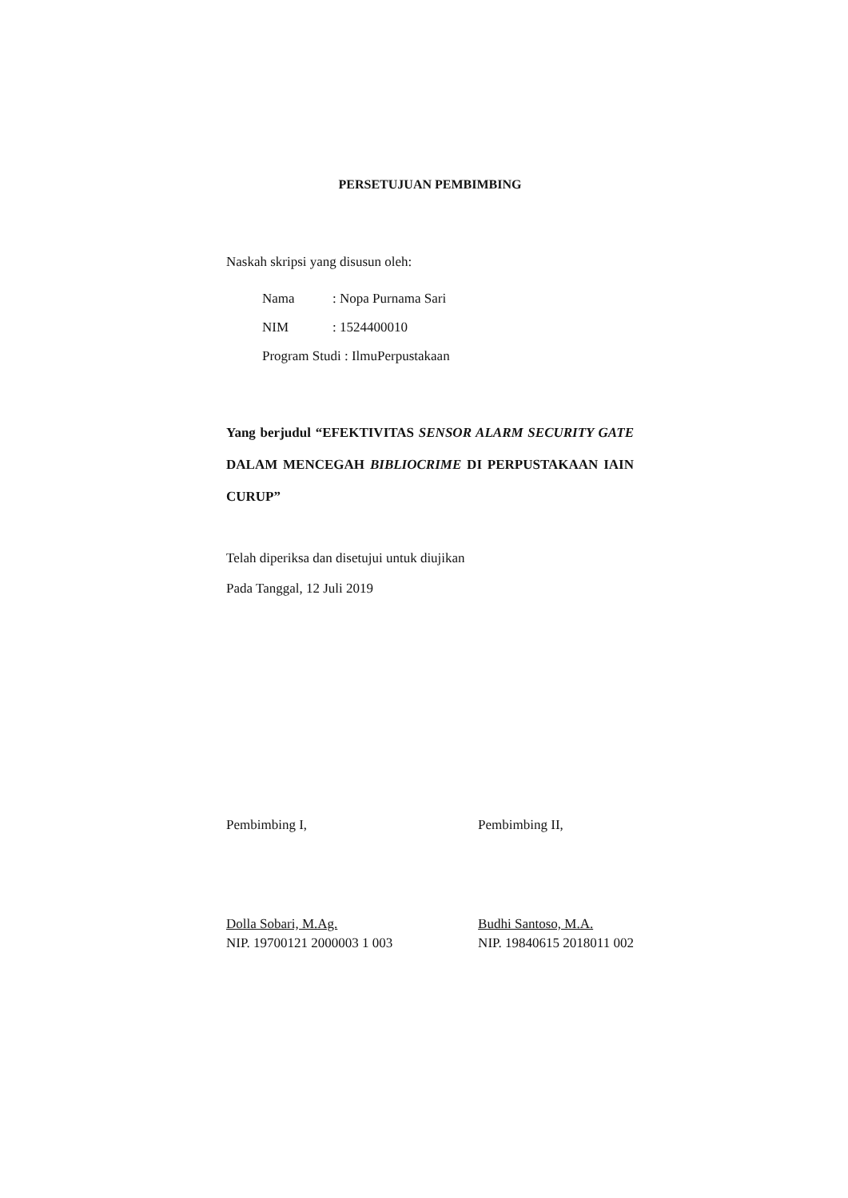PERSETUJUAN PEMBIMBING
Naskah skripsi yang disusun oleh:
Nama: Nopa Purnama Sari
NIM: 1524400010
Program Studi : IlmuPerpustakaan
Yang berjudul “EFEKTIVITAS SENSOR ALARM SECURITY GATE DALAM MENCEGAH BIBLIOCRIME DI PERPUSTAKAAN IAIN CURUP”
Telah diperiksa dan disetujui untuk diujikan
Pada Tanggal, 12 Juli 2019
Pembimbing I,
Dolla Sobari, M.Ag.
NIP. 19700121 2000003 1 003
Pembimbing II,
Budhi Santoso, M.A.
NIP. 19840615 2018011 002